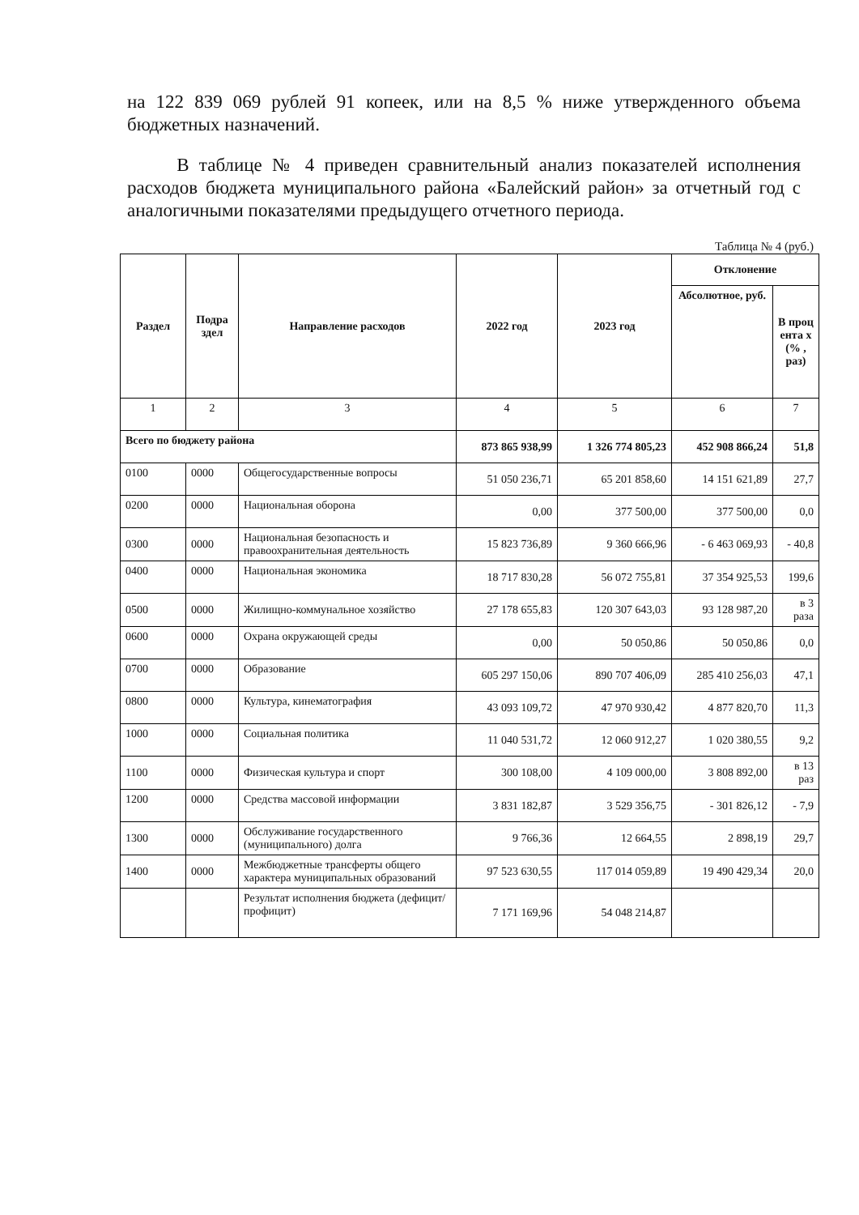на 122 839 069 рублей 91 копеек, или на 8,5 % ниже утвержденного объема бюджетных назначений.
В таблице № 4 приведен сравнительный анализ показателей исполнения расходов бюджета муниципального района «Балейский район» за отчетный год с аналогичными показателями предыдущего отчетного периода.
Таблица № 4 (руб.)
| Раздел | Подра здел | Направление расходов | 2022 год | 2023 год | Отклонение | |
| --- | --- | --- | --- | --- | --- | --- |
| | | | | | Абсолютное, руб. | В проц ента х (% , раз) |
| 1 | 2 | 3 | 4 | 5 | 6 | 7 |
| Всего по бюджету района | | | 873 865 938,99 | 1 326 774 805,23 | 452 908 866,24 | 51,8 |
| 0100 | 0000 | Общегосударственные вопросы | 51 050 236,71 | 65 201 858,60 | 14 151 621,89 | 27,7 |
| 0200 | 0000 | Национальная оборона | 0,00 | 377 500,00 | 377 500,00 | 0,0 |
| 0300 | 0000 | Национальная безопасность и правоохранительная деятельность | 15 823 736,89 | 9 360 666,96 | - 6 463 069,93 | - 40,8 |
| 0400 | 0000 | Национальная экономика | 18 717 830,28 | 56 072 755,81 | 37 354 925,53 | 199,6 |
| 0500 | 0000 | Жилищно-коммунальное хозяйство | 27 178 655,83 | 120 307 643,03 | 93 128 987,20 | в 3 раза |
| 0600 | 0000 | Охрана окружающей среды | 0,00 | 50 050,86 | 50 050,86 | 0,0 |
| 0700 | 0000 | Образование | 605 297 150,06 | 890 707 406,09 | 285 410 256,03 | 47,1 |
| 0800 | 0000 | Культура, кинематография | 43 093 109,72 | 47 970 930,42 | 4 877 820,70 | 11,3 |
| 1000 | 0000 | Социальная политика | 11 040 531,72 | 12 060 912,27 | 1 020 380,55 | 9,2 |
| 1100 | 0000 | Физическая культура и спорт | 300 108,00 | 4 109 000,00 | 3 808 892,00 | в 13 раз |
| 1200 | 0000 | Средства массовой информации | 3 831 182,87 | 3 529 356,75 | - 301 826,12 | - 7,9 |
| 1300 | 0000 | Обслуживание государственного (муниципального) долга | 9 766,36 | 12 664,55 | 2 898,19 | 29,7 |
| 1400 | 0000 | Межбюджетные трансферты общего характера муниципальных образований | 97 523 630,55 | 117 014 059,89 | 19 490 429,34 | 20,0 |
| | | Результат исполнения бюджета (дефицит/профицит) | 7 171 169,96 | 54 048 214,87 | | |